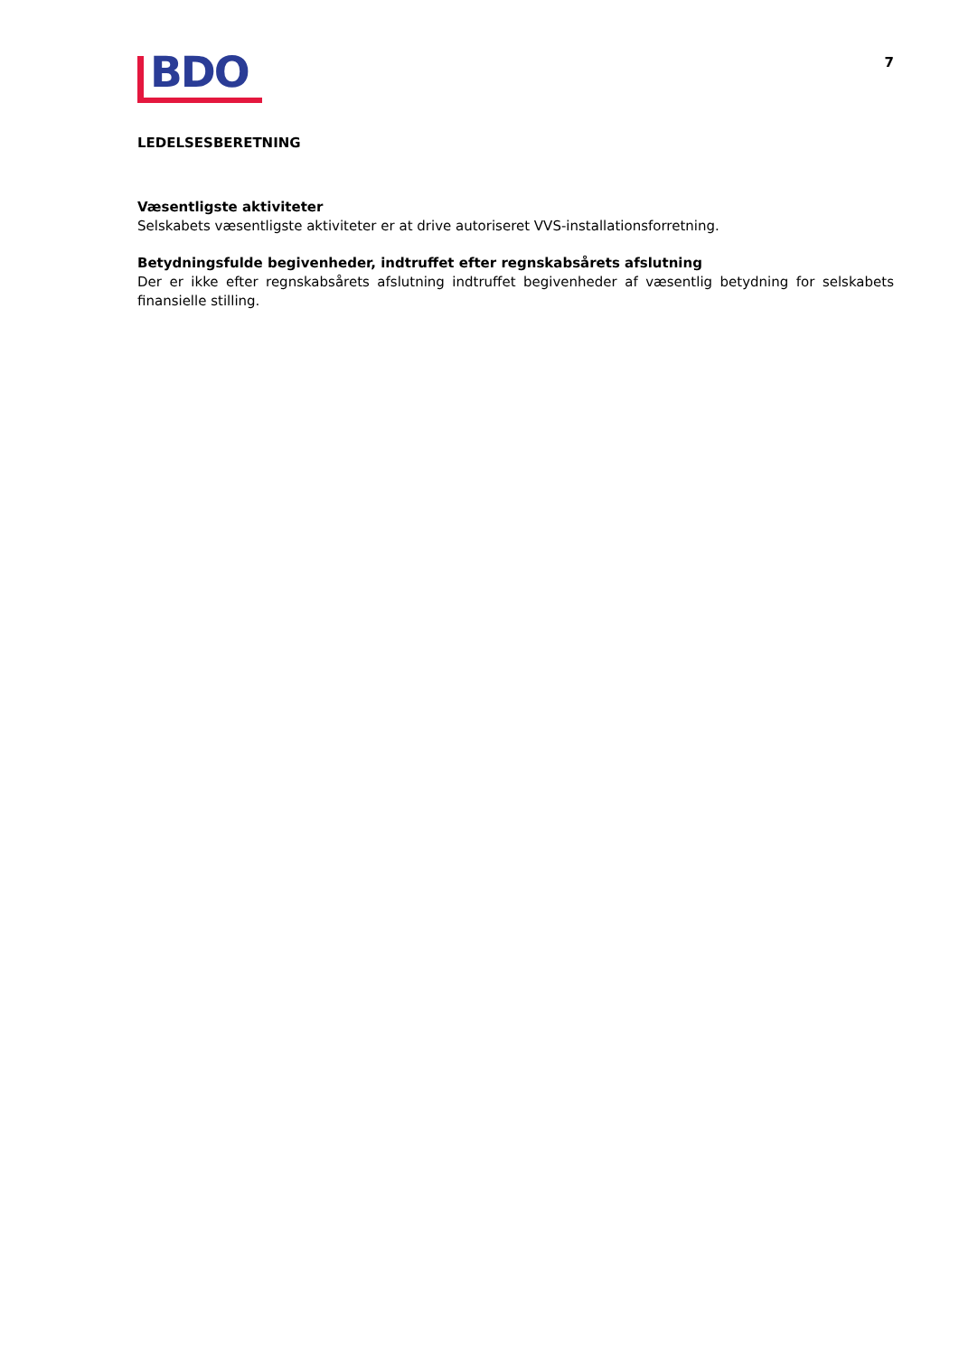BDO
7
LEDELSESBERETNING
Væsentligste aktiviteter
Selskabets væsentligste aktiviteter er at drive autoriseret VVS-installationsforretning.
Betydningsfulde begivenheder, indtruffet efter regnskabsårets afslutning
Der er ikke efter regnskabsårets afslutning indtruffet begivenheder af væsentlig betydning for selskabets finansielle stilling.